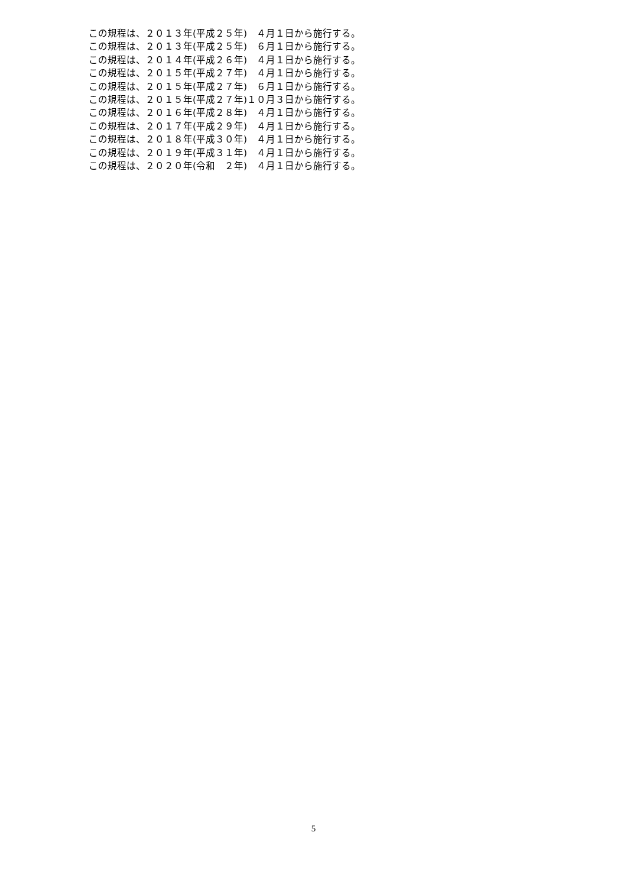この規程は、２０１３年(平成２５年)　４月１日から施行する。 この規程は、２０１３年(平成２５年)　６月１日から施行する。 この規程は、２０１４年(平成２６年)　４月１日から施行する。 この規程は、２０１５年(平成２７年)　４月１日から施行する。 この規程は、２０１５年(平成２７年)　６月１日から施行する。 この規程は、２０１５年(平成２７年)１０月３日から施行する。 この規程は、２０１６年(平成２８年)　４月１日から施行する。 この規程は、２０１７年(平成２９年)　４月１日から施行する。 この規程は、２０１８年(平成３０年)　４月１日から施行する。 この規程は、２０１９年(平成３１年)　４月１日から施行する。 この規程は、２０２０年(令和　２年)　４月１日から施行する。
5